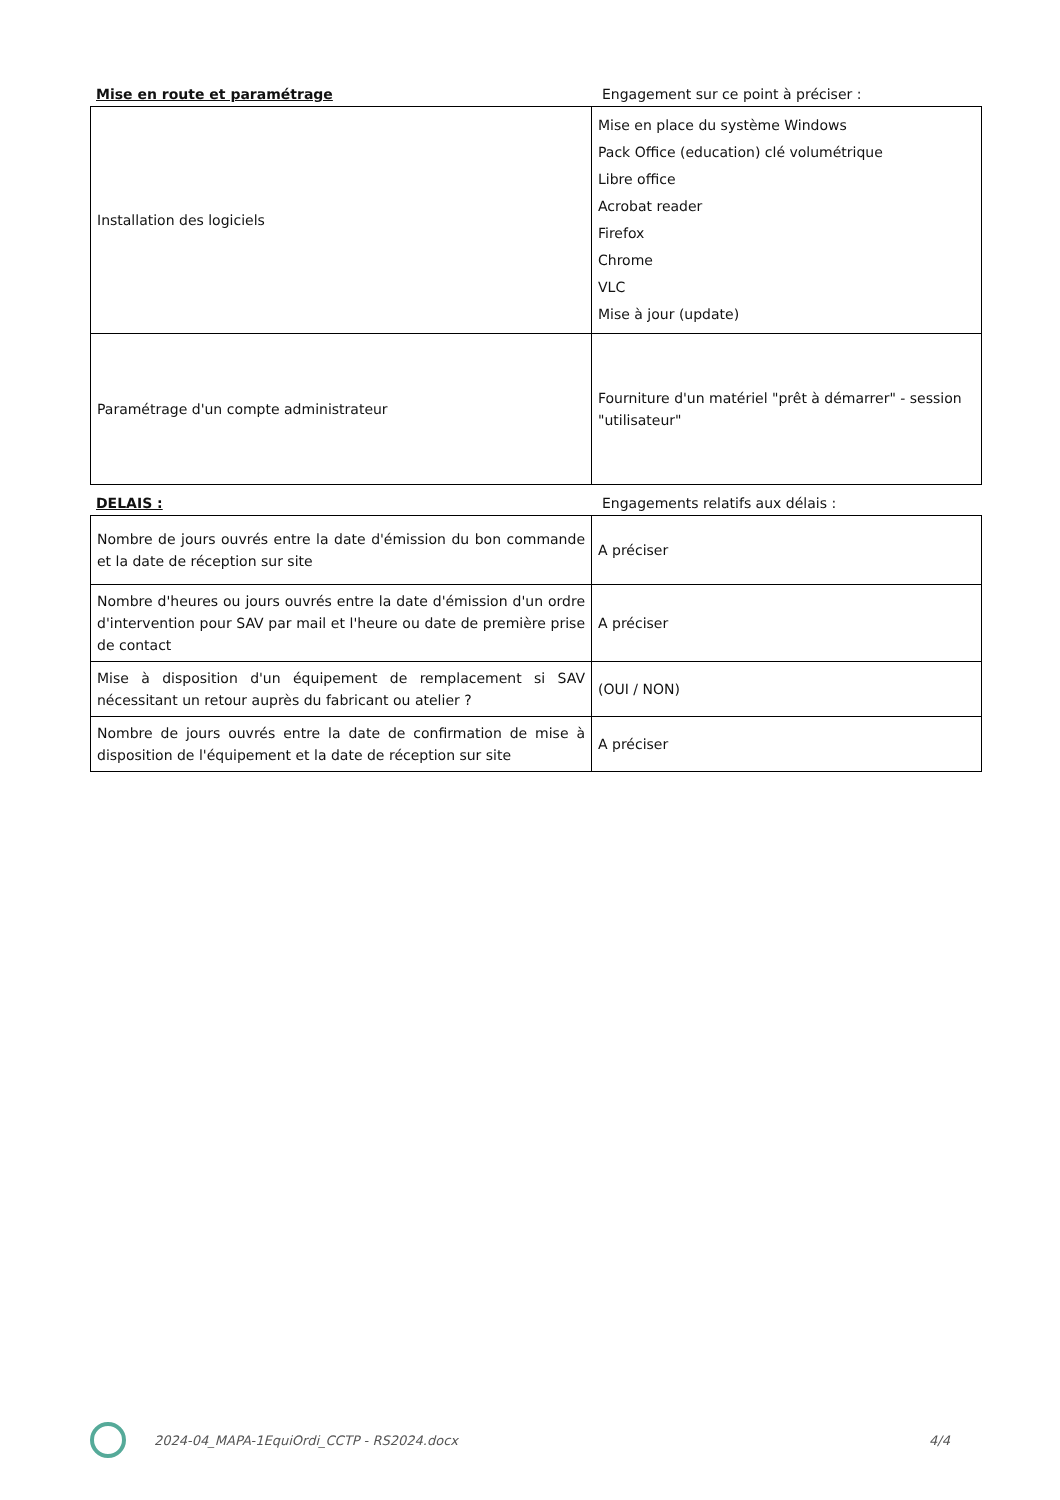Mise en route et paramétrage Engagement sur ce point à préciser :
| Installation des logiciels | Mise en place du système Windows Pack Office (education) clé volumétrique Libre office Acrobat reader Firefox Chrome VLC Mise à jour (update) |
| Paramétrage d'un compte administrateur | Fourniture d'un matériel "prêt à démarrer" - session "utilisateur" |
DELAIS : Engagements relatifs aux délais :
| Nombre de jours ouvrés entre la date d'émission du bon commande et la date de réception sur site | A préciser |
| Nombre d'heures ou jours ouvrés entre la date d'émission d'un ordre d'intervention pour SAV par mail et l'heure ou date de première prise de contact | A préciser |
| Mise à disposition d'un équipement de remplacement si SAV nécessitant un retour auprès du fabricant ou atelier ? | (OUI / NON) |
| Nombre de jours ouvrés entre la date de confirmation de mise à disposition de l'équipement et la date de réception sur site | A préciser |
2024-04_MAPA-1EquiOrdi_CCTP - RS2024.docx 4/4